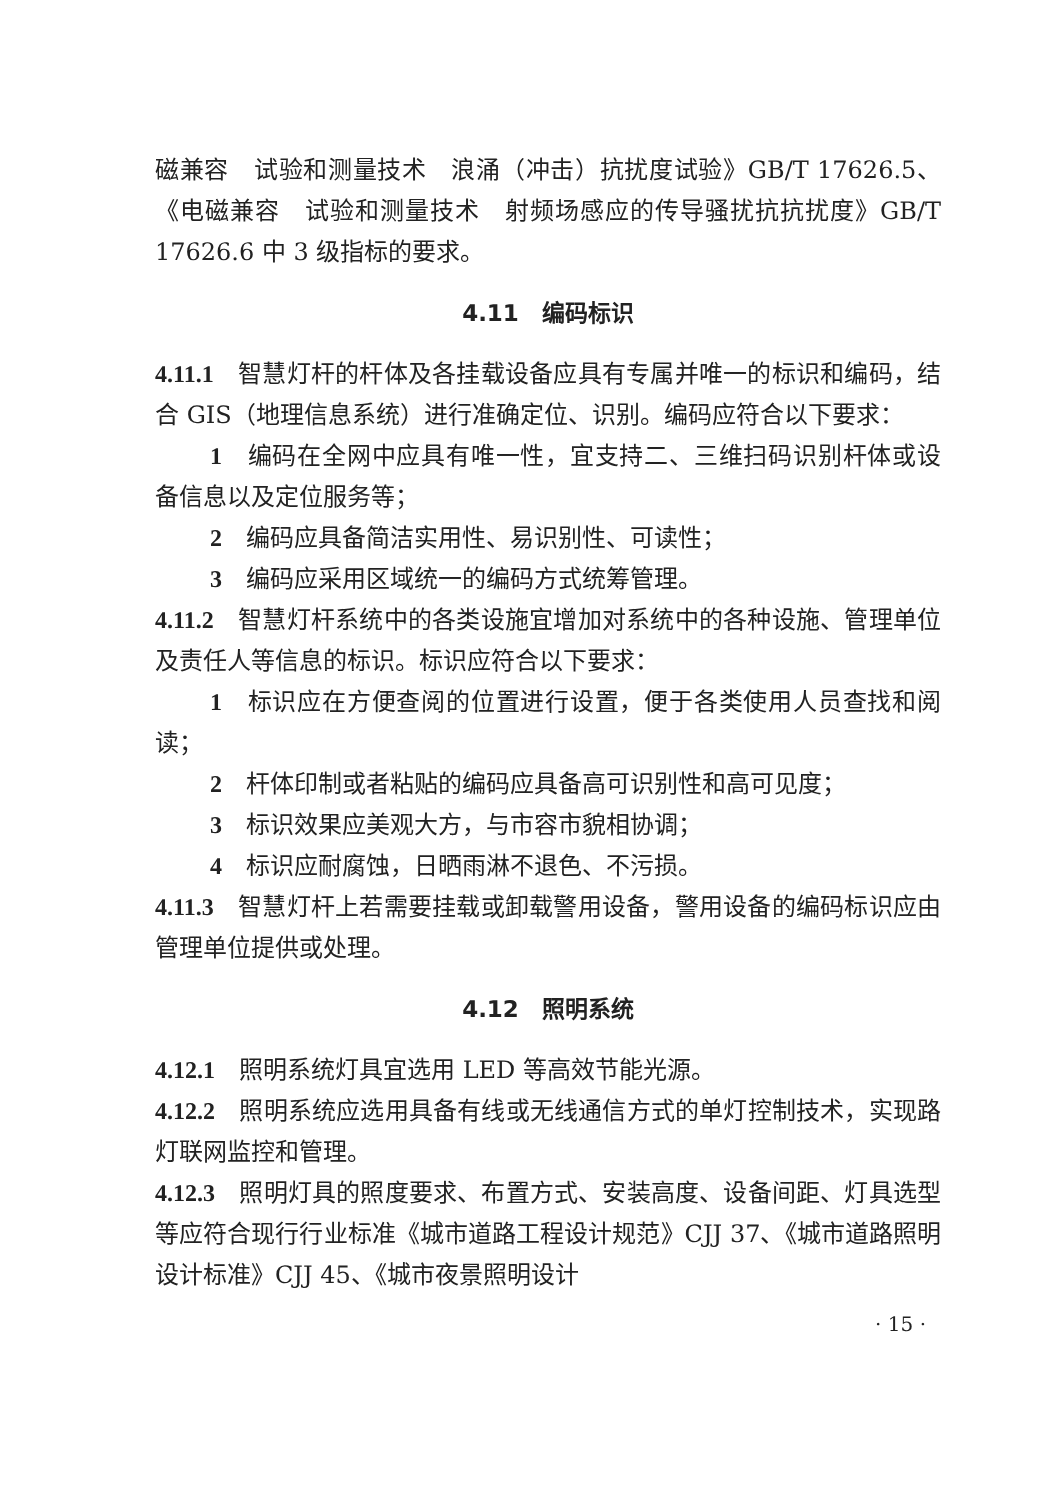磁兼容　试验和测量技术　浪涌（冲击）抗扰度试验》GB/T 17626.5、《电磁兼容　试验和测量技术　射频场感应的传导骚扰抗抗扰度》GB/T 17626.6 中 3 级指标的要求。
4.11　编码标识
4.11.1　智慧灯杆的杆体及各挂载设备应具有专属并唯一的标识和编码，结合 GIS（地理信息系统）进行准确定位、识别。编码应符合以下要求：
1　编码在全网中应具有唯一性，宜支持二、三维扫码识别杆体或设备信息以及定位服务等；
2　编码应具备简洁实用性、易识别性、可读性；
3　编码应采用区域统一的编码方式统筹管理。
4.11.2　智慧灯杆系统中的各类设施宜增加对系统中的各种设施、管理单位及责任人等信息的标识。标识应符合以下要求：
1　标识应在方便查阅的位置进行设置，便于各类使用人员查找和阅读；
2　杆体印制或者粘贴的编码应具备高可识别性和高可见度；
3　标识效果应美观大方，与市容市貌相协调；
4　标识应耐腐蚀，日晒雨淋不退色、不污损。
4.11.3　智慧灯杆上若需要挂载或卸载警用设备，警用设备的编码标识应由管理单位提供或处理。
4.12　照明系统
4.12.1　照明系统灯具宜选用 LED 等高效节能光源。
4.12.2　照明系统应选用具备有线或无线通信方式的单灯控制技术，实现路灯联网监控和管理。
4.12.3　照明灯具的照度要求、布置方式、安装高度、设备间距、灯具选型等应符合现行行业标准《城市道路工程设计规范》CJJ 37、《城市道路照明设计标准》CJJ 45、《城市夜景照明设计
· 15 ·